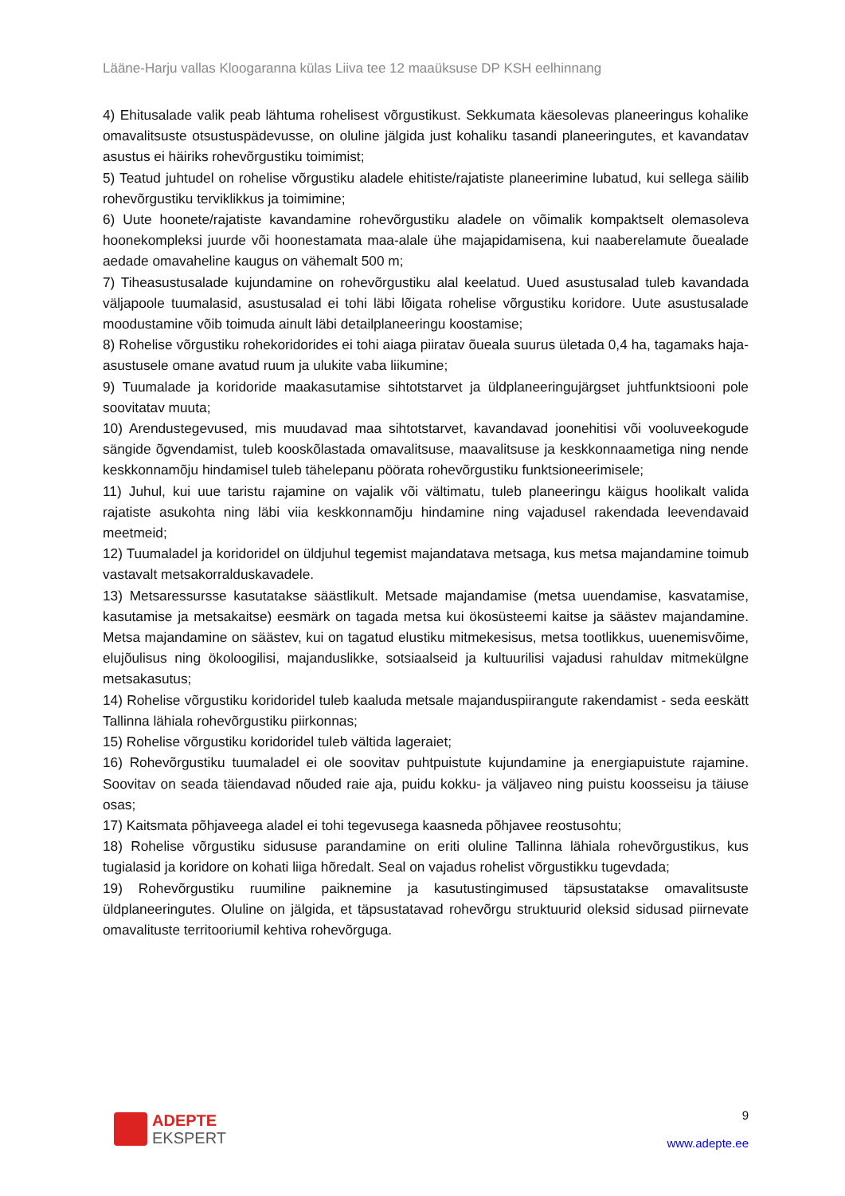Lääne-Harju vallas Kloogaranna külas Liiva tee 12 maaüksuse DP KSH eelhinnang
4) Ehitusalade valik peab lähtuma rohelisest võrgustikust. Sekkumata käesolevas planeeringus kohalike omavalitsuste otsustuspädevusse, on oluline jälgida just kohaliku tasandi planeeringutes, et kavandatav asustus ei häiriks rohevõrgustiku toimimist;
5) Teatud juhtudel on rohelise võrgustiku aladele ehitiste/rajatiste planeerimine lubatud, kui sellega säilib rohevõrgustiku terviklikkus ja toimimine;
6) Uute hoonete/rajatiste kavandamine rohevõrgustiku aladele on võimalik kompaktselt olemasoleva hoonekompleksi juurde või hoonestamata maa-alale ühe majapidamisena, kui naaberelamute õuealade aedade omavaheline kaugus on vähemalt 500 m;
7) Tiheasustusalade kujundamine on rohevõrgustiku alal keelatud. Uued asustusalad tuleb kavandada väljapoole tuumalasid, asustusalad ei tohi läbi lõigata rohelise võrgustiku koridore. Uute asustusalade moodustamine võib toimuda ainult läbi detailplaneeringu koostamise;
8) Rohelise võrgustiku rohekoridorides ei tohi aiaga piiratav õueala suurus ületada 0,4 ha, tagamaks haja-asustusele omane avatud ruum ja ulukite vaba liikumine;
9) Tuumalade ja koridoride maakasutamise sihtotstarvet ja üldplaneeringujärgset juhtfunktsiooni pole soovitatav muuta;
10) Arendustegevused, mis muudavad maa sihtotstarvet, kavandavad joonehitisi või vooluveekogude sängide õgvendamist, tuleb kooskõlastada omavalitsuse, maavalitsuse ja keskkonnaametiga ning nende keskkonnamõju hindamisel tuleb tähelepanu pöörata rohevõrgustiku funktsioneerimisele;
11) Juhul, kui uue taristu rajamine on vajalik või vältimatu, tuleb planeeringu käigus hoolikalt valida rajatiste asukohta ning läbi viia keskkonnamõju hindamine ning vajadusel rakendada leevendavaid meetmeid;
12) Tuumaladel ja koridoridel on üldjuhul tegemist majandatava metsaga, kus metsa majandamine toimub vastavalt metsakorralduskavadele.
13) Metsaressursse kasutatakse säästlikult. Metsade majandamise (metsa uuendamise, kasvatamise, kasutamise ja metsakaitse) eesmärk on tagada metsa kui ökosüsteemi kaitse ja säästev majandamine. Metsa majandamine on säästev, kui on tagatud elustiku mitmekesisus, metsa tootlikkus, uuenemisvõime, elujõulisus ning ökoloogilisi, majanduslikke, sotsiaalseid ja kultuurilisi vajadusi rahuldav mitmekülgne metsakasutus;
14) Rohelise võrgustiku koridoridel tuleb kaaluda metsale majanduspiirangute rakendamist - seda eeskätt Tallinna lähiala rohevõrgustiku piirkonnas;
15) Rohelise võrgustiku koridoridel tuleb vältida lageraiet;
16) Rohevõrgustiku tuumaladel ei ole soovitav puhtpuistute kujundamine ja energiapuistute rajamine. Soovitav on seada täiendavad nõuded raie aja, puidu kokku- ja väljaveo ning puistu koosseisu ja täiuse osas;
17) Kaitsmata põhjaveega aladel ei tohi tegevusega kaasneda põhjavee reostusohtu;
18) Rohelise võrgustiku sidususe parandamine on eriti oluline Tallinna lähiala rohevõrgustikus, kus tugialasid ja koridore on kohati liiga hõredalt. Seal on vajadus rohelist võrgustikku tugevdada;
19) Rohevõrgustiku ruumiline paiknemine ja kasutustingimused täpsustatakse omavalitsuste üldplaneeringutes. Oluline on jälgida, et täpsustatavad rohevõrgu struktuurid oleksid sidusad piirnevate omavalituste territooriumil kehtiva rohevõrguga.
ADEPTE
EKSPERT
9
www.adepte.ee